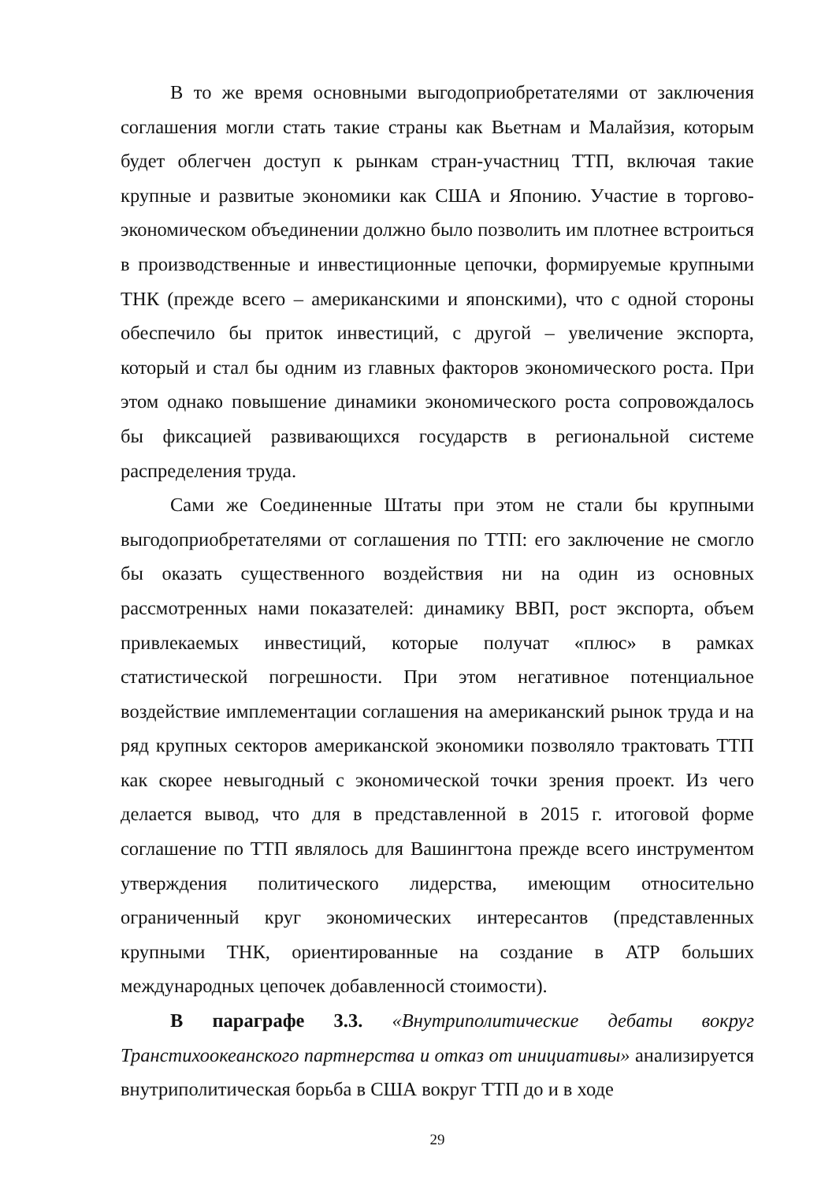В то же время основными выгодоприобретателями от заключения соглашения могли стать такие страны как Вьетнам и Малайзия, которым будет облегчен доступ к рынкам стран-участниц ТТП, включая такие крупные и развитые экономики как США и Японию. Участие в торгово-экономическом объединении должно было позволить им плотнее встроиться в производственные и инвестиционные цепочки, формируемые крупными ТНК (прежде всего – американскими и японскими), что с одной стороны обеспечило бы приток инвестиций, с другой – увеличение экспорта, который и стал бы одним из главных факторов экономического роста. При этом однако повышение динамики экономического роста сопровождалось бы фиксацией развивающихся государств в региональной системе распределения труда.
Сами же Соединенные Штаты при этом не стали бы крупными выгодоприобретателями от соглашения по ТТП: его заключение не смогло бы оказать существенного воздействия ни на один из основных рассмотренных нами показателей: динамику ВВП, рост экспорта, объем привлекаемых инвестиций, которые получат «плюс» в рамках статистической погрешности. При этом негативное потенциальное воздействие имплементации соглашения на американский рынок труда и на ряд крупных секторов американской экономики позволяло трактовать ТТП как скорее невыгодный с экономической точки зрения проект. Из чего делается вывод, что для в представленной в 2015 г. итоговой форме соглашение по ТТП являлось для Вашингтона прежде всего инструментом утверждения политического лидерства, имеющим относительно ограниченный круг экономических интересантов (представленных крупными ТНК, ориентированные на создание в АТР больших международных цепочек добавленносй стоимости).
В параграфе 3.3. «Внутриполитические дебаты вокруг Транстихоокеанского партнерства и отказ от инициативы» анализируется внутриполитическая борьба в США вокруг ТТП до и в ходе
29